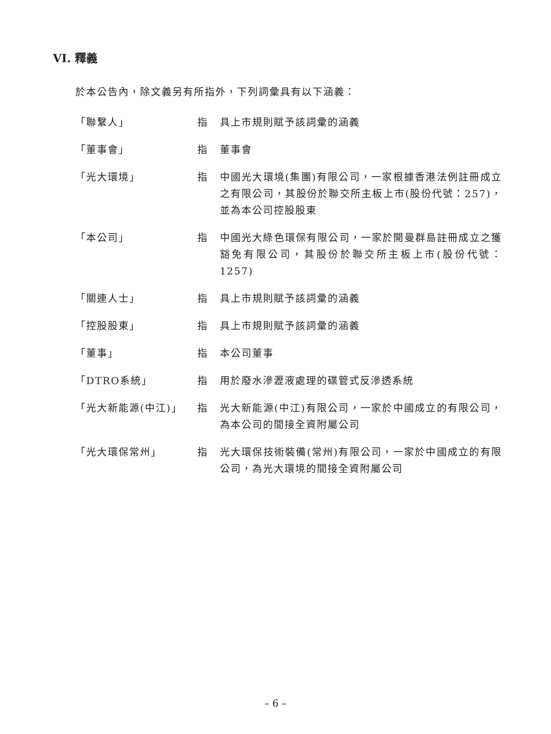VI. 釋義
於本公告內，除文義另有所指外，下列詞彙具有以下涵義：
| 「聯繫人」 | 指 | 具上市規則賦予該詞彙的涵義 |
| 「董事會」 | 指 | 董事會 |
| 「光大環境」 | 指 | 中國光大環境(集團)有限公司，一家根據香港法例註冊成立之有限公司，其股份於聯交所主板上市(股份代號：257)，並為本公司控股股東 |
| 「本公司」 | 指 | 中國光大綠色環保有限公司，一家於開曼群島註冊成立之獲豁免有限公司，其股份於聯交所主板上市(股份代號：1257) |
| 「關連人士」 | 指 | 具上市規則賦予該詞彙的涵義 |
| 「控股股東」 | 指 | 具上市規則賦予該詞彙的涵義 |
| 「董事」 | 指 | 本公司董事 |
| 「DTRO系統」 | 指 | 用於廢水滲瀝液處理的碟管式反滲透系統 |
| 「光大新能源(中江)」 | 指 | 光大新能源(中江)有限公司，一家於中國成立的有限公司，為本公司的間接全資附屬公司 |
| 「光大環保常州」 | 指 | 光大環保技術裝備(常州)有限公司，一家於中國成立的有限公司，為光大環境的間接全資附屬公司 |
– 6 –